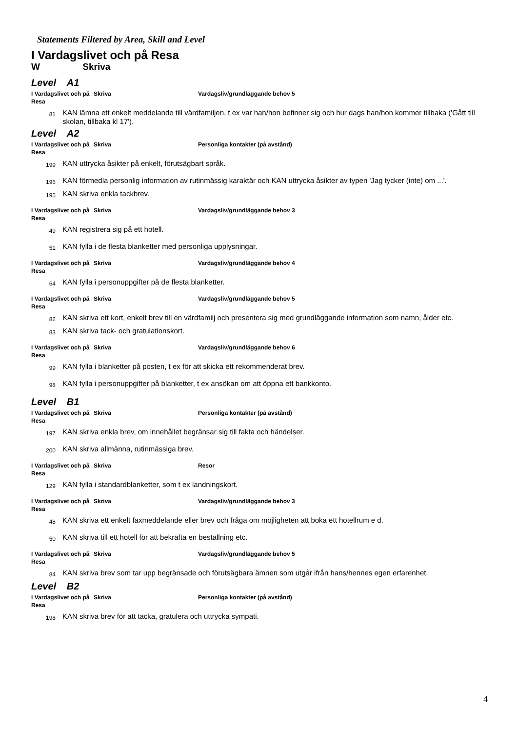Statements Filtered by Area, Skill and Level
I Vardagslivet och på Resa
W Skriva
Level A1
I Vardagslivet och på Resa
Skriva Vardagsliv/grundläggande behov 5
81
KAN lämna ett enkelt meddelande till värdfamiljen, t ex var han/hon befinner sig och hur dags han/hon kommer tillbaka ('Gått till skolan, tillbaka kl 17').
Level A2
I Vardagslivet och på Resa
Skriva Personliga kontakter (på avstånd)
199
KAN uttrycka åsikter på enkelt, förutsägbart språk.
196
KAN förmedla personlig information av rutinmässig karaktär och KAN uttrycka åsikter av typen 'Jag tycker (inte) om ...'.
195
KAN skriva enkla tackbrev.
I Vardagslivet och på Resa
Skriva Vardagsliv/grundläggande behov 3
49
KAN registrera sig på ett hotell.
51
KAN fylla i de flesta blanketter med personliga upplysningar.
I Vardagslivet och på Resa
Skriva Vardagsliv/grundläggande behov 4
64
KAN fylla i personuppgifter på de flesta blanketter.
I Vardagslivet och på Resa
Skriva Vardagsliv/grundläggande behov 5
82
KAN skriva ett kort, enkelt brev till en värdfamilj och presentera sig med grundläggande information som namn, ålder etc.
83
KAN skriva tack- och gratulationskort.
I Vardagslivet och på Resa
Skriva Vardagsliv/grundläggande behov 6
99
KAN fylla i blanketter på posten, t ex för att skicka ett rekommenderat brev.
98
KAN fylla i personuppgifter på blanketter, t ex ansökan om att öppna ett bankkonto.
Level B1
I Vardagslivet och på Resa
Skriva Personliga kontakter (på avstånd)
197
KAN skriva enkla brev, om innehållet begränsar sig till fakta och händelser.
200
KAN skriva allmänna, rutinmässiga brev.
I Vardagslivet och på Resa
Skriva Resor
129
KAN fylla i standardblanketter, som t ex landningskort.
I Vardagslivet och på Resa
Skriva Vardagsliv/grundläggande behov 3
48
KAN skriva ett enkelt faxmeddelande eller brev och fråga om möjligheten att boka ett hotellrum e d.
50
KAN skriva till ett hotell för att bekräfta en beställning etc.
I Vardagslivet och på Resa
Skriva Vardagsliv/grundläggande behov 5
84
KAN skriva brev som tar upp begränsade och förutsägbara ämnen som utgår ifrån hans/hennes egen erfarenhet.
Level B2
I Vardagslivet och på Resa
Skriva Personliga kontakter (på avstånd)
198
KAN skriva brev för att tacka, gratulera och uttrycka sympati.
4